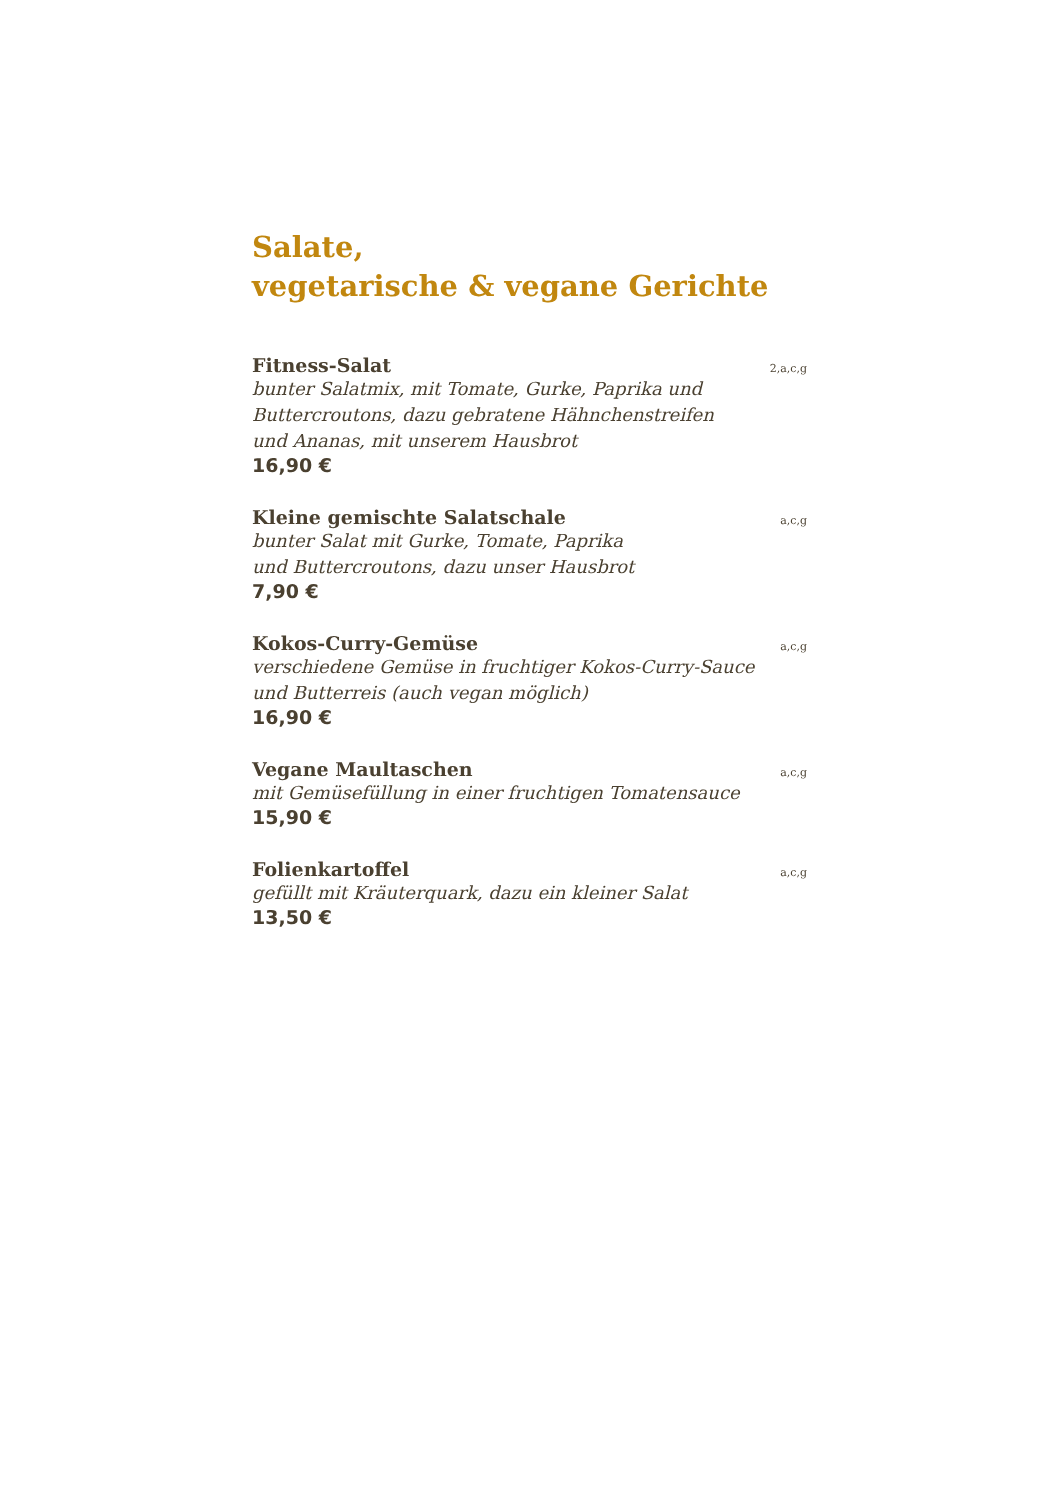Salate,
vegetarische & vegane Gerichte
Fitness-Salat 2,a,c,g
bunter Salatmix, mit Tomate, Gurke, Paprika und
Buttercroutons, dazu gebratene Hähnchenstreifen
und Ananas, mit unserem Hausbrot
16,90 €
Kleine gemischte Salatschale a,c,g
bunter Salat mit Gurke, Tomate, Paprika
und Buttercroutons, dazu unser Hausbrot
7,90 €
Kokos-Curry-Gemüse a,c,g
verschiedene Gemüse in fruchtiger Kokos-Curry-Sauce
und Butterreis (auch vegan möglich)
16,90 €
Vegane Maultaschen a,c,g
mit Gemüsefüllung in einer fruchtigen Tomatensauce
15,90 €
Folienkartoffel a,c,g
gefüllt mit Kräuterquark, dazu ein kleiner Salat
13,50 €